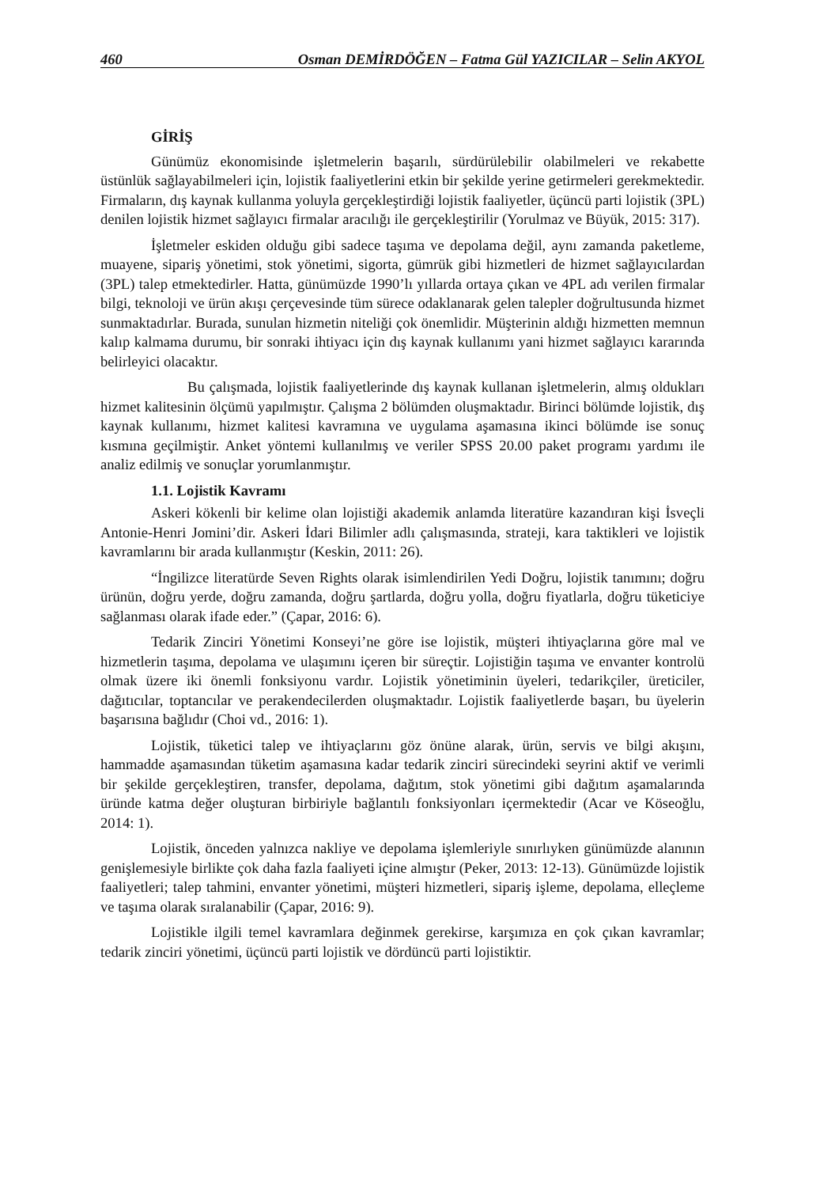460 Osman DEMİRDÖĞEN – Fatma Gül YAZICILAR – Selin AKYOL
GİRİŞ
Günümüz ekonomisinde işletmelerin başarılı, sürdürülebilir olabilmeleri ve rekabette üstünlük sağlayabilmeleri için, lojistik faaliyetlerini etkin bir şekilde yerine getirmeleri gerekmektedir. Firmaların, dış kaynak kullanma yoluyla gerçekleştirdiği lojistik faaliyetler, üçüncü parti lojistik (3PL) denilen lojistik hizmet sağlayıcı firmalar aracılığı ile gerçekleştirilir (Yorulmaz ve Büyük, 2015: 317).
İşletmeler eskiden olduğu gibi sadece taşıma ve depolama değil, aynı zamanda paketleme, muayene, sipariş yönetimi, stok yönetimi, sigorta, gümrük gibi hizmetleri de hizmet sağlayıcılardan (3PL) talep etmektedirler. Hatta, günümüzde 1990’lı yıllarda ortaya çıkan ve 4PL adı verilen firmalar bilgi, teknoloji ve ürün akışı çerçevesinde tüm sürece odaklanarak gelen talepler doğrultusunda hizmet sunmaktadırlar. Burada, sunulan hizmetin niteliği çok önemlidir. Müşterinin aldığı hizmetten memnun kalıp kalmama durumu, bir sonraki ihtiyacı için dış kaynak kullanımı yani hizmet sağlayıcı kararında belirleyici olacaktır.
Bu çalışmada, lojistik faaliyetlerinde dış kaynak kullanan işletmelerin, almış oldukları hizmet kalitesinin ölçümü yapılmıştır. Çalışma 2 bölümden oluşmaktadır. Birinci bölümde lojistik, dış kaynak kullanımı, hizmet kalitesi kavramına ve uygulama aşamasına ikinci bölümde ise sonuç kısmına geçilmiştir. Anket yöntemi kullanılmış ve veriler SPSS 20.00 paket programı yardımı ile analiz edilmiş ve sonuçlar yorumlanmıştır.
1.1. Lojistik Kavramı
Askeri kökenli bir kelime olan lojistiği akademik anlamda literatüre kazandıran kişi İsveçli Antonie-Henri Jomini’dir. Askeri İdari Bilimler adlı çalışmasında, strateji, kara taktikleri ve lojistik kavramlarını bir arada kullanmıştır (Keskin, 2011: 26).
“İngilizce literatürde Seven Rights olarak isimlendirilen Yedi Doğru, lojistik tanımını; doğru ürünün, doğru yerde, doğru zamanda, doğru şartlarda, doğru yolla, doğru fiyatlarla, doğru tüketiciye sağlanması olarak ifade eder.” (Çapar, 2016: 6).
Tedarik Zinciri Yönetimi Konseyi’ne göre ise lojistik, müşteri ihtiyaçlarına göre mal ve hizmetlerin taşıma, depolama ve ulaşımını içeren bir süreçtir. Lojistiğin taşıma ve envanter kontrolü olmak üzere iki önemli fonksiyonu vardır. Lojistik yönetiminin üyeleri, tedarikçiler, üreticiler, dağıtıcılar, toptancılar ve perakendecilerden oluşmaktadır. Lojistik faaliyetlerde başarı, bu üyelerin başarısına bağlıdır (Choi vd., 2016: 1).
Lojistik, tüketici talep ve ihtiyaçlarını göz önüne alarak, ürün, servis ve bilgi akışını, hammadde aşamasından tüketim aşamasına kadar tedarik zinciri sürecindeki seyrini aktif ve verimli bir şekilde gerçekleştiren, transfer, depolama, dağıtım, stok yönetimi gibi dağıtım aşamalarında üründe katma değer oluşturan birbiriyle bağlantılı fonksiyonları içermektedir (Acar ve Köseoğlu, 2014: 1).
Lojistik, önceden yalnızca nakliye ve depolama işlemleriyle sınırlıyken günümüzde alanının genişlemesiyle birlikte çok daha fazla faaliyeti içine almıştır (Peker, 2013: 12-13). Günümüzde lojistik faaliyetleri; talep tahmini, envanter yönetimi, müşteri hizmetleri, sipariş işleme, depolama, elleçleme ve taşıma olarak sıralanabilir (Çapar, 2016: 9).
Lojistikle ilgili temel kavramlara değinmek gerekirse, karşımıza en çok çıkan kavramlar; tedarik zinciri yönetimi, üçüncü parti lojistik ve dördüncü parti lojistiktir.